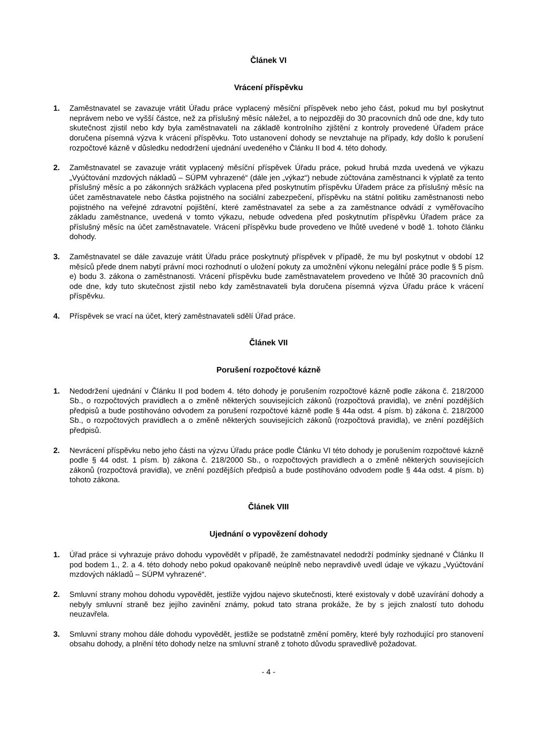Článek VI
Vrácení příspěvku
1. Zaměstnavatel se zavazuje vrátit Úřadu práce vyplacený měsíční příspěvek nebo jeho část, pokud mu byl poskytnut neprávem nebo ve vyšší částce, než za příslušný měsíc náležel, a to nejpozději do 30 pracovních dnů ode dne, kdy tuto skutečnost zjistil nebo kdy byla zaměstnavateli na základě kontrolního zjištění z kontroly provedené Úřadem práce doručena písemná výzva k vrácení příspěvku. Toto ustanovení dohody se nevztahuje na případy, kdy došlo k porušení rozpočtové kázně v důsledku nedodržení ujednání uvedeného v Článku II bod 4. této dohody.
2. Zaměstnavatel se zavazuje vrátit vyplacený měsíční příspěvek Úřadu práce, pokud hrubá mzda uvedená ve výkazu „Vyúčtování mzdových nákladů – SÚPM vyhrazené“ (dále jen „výkaz“) nebude zúčtována zaměstnanci k výplatě za tento příslušný měsíc a po zákonných srážkách vyplacena před poskytnutím příspěvku Úřadem práce za příslušný měsíc na účet zaměstnavatele nebo částka pojistného na sociální zabezpečení, příspěvku na státní politiku zaměstnanosti nebo pojistného na veřejné zdravotní pojištění, které zaměstnavatel za sebe a za zaměstnance odvádí z vyměřovacího základu zaměstnance, uvedená v tomto výkazu, nebude odvedena před poskytnutím příspěvku Úřadem práce za příslušný měsíc na účet zaměstnavatele. Vrácení příspěvku bude provedeno ve lhůtě uvedené v bodě 1. tohoto článku dohody.
3. Zaměstnavatel se dále zavazuje vrátit Úřadu práce poskytnutý příspěvek v případě, že mu byl poskytnut v období 12 měsíců přede dnem nabytí právní moci rozhodnutí o uložení pokuty za umožnění výkonu nelegální práce podle § 5 písm. e) bodu 3. zákona o zaměstnanosti. Vrácení příspěvku bude zaměstnavatelem provedeno ve lhůtě 30 pracovních dnů ode dne, kdy tuto skutečnost zjistil nebo kdy zaměstnavateli byla doručena písemná výzva Úřadu práce k vrácení příspěvku.
4. Příspěvek se vrací na účet, který zaměstnavateli sdělí Úřad práce.
Článek VII
Porušení rozpočtové kázně
1. Nedodržení ujednání v Článku II pod bodem 4. této dohody je porušením rozpočtové kázně podle zákona č. 218/2000 Sb., o rozpočtových pravidlech a o změně některých souvisejících zákonů (rozpočtová pravidla), ve znění pozdějších předpisů a bude postihováno odvodem za porušení rozpočtové kázně podle § 44a odst. 4 písm. b) zákona č. 218/2000 Sb., o rozpočtových pravidlech a o změně některých souvisejících zákonů (rozpočtová pravidla), ve znění pozdějších předpisů.
2. Nevrácení příspěvku nebo jeho části na výzvu Úřadu práce podle Článku VI této dohody je porušením rozpočtové kázně podle § 44 odst. 1 písm. b) zákona č. 218/2000 Sb., o rozpočtových pravidlech a o změně některých souvisejících zákonů (rozpočtová pravidla), ve znění pozdějších předpisů a bude postihováno odvodem podle § 44a odst. 4 písm. b) tohoto zákona.
Článek VIII
Ujednání o vypovězení dohody
1. Úřad práce si vyhrazuje právo dohodu vypovědět v případě, že zaměstnavatel nedodrží podmínky sjednané v Článku II pod bodem 1., 2. a 4. této dohody nebo pokud opakovaně neúplně nebo nepravdivě uvedl údaje ve výkazu „Vyúčtování mzdových nákladů – SÚPM vyhrazené“.
2. Smluvní strany mohou dohodu vypovědět, jestliže vyjdou najevo skutečnosti, které existovaly v době uzavírání dohody a nebyly smluvní straně bez jejího zavinění známy, pokud tato strana prokáže, že by s jejich znalostí tuto dohodu neuzavřela.
3. Smluvní strany mohou dále dohodu vypovědět, jestliže se podstatně změní poměry, které byly rozhodující pro stanovení obsahu dohody, a plnění této dohody nelze na smluvní straně z tohoto důvodu spravedlivě požadovat.
- 4 -